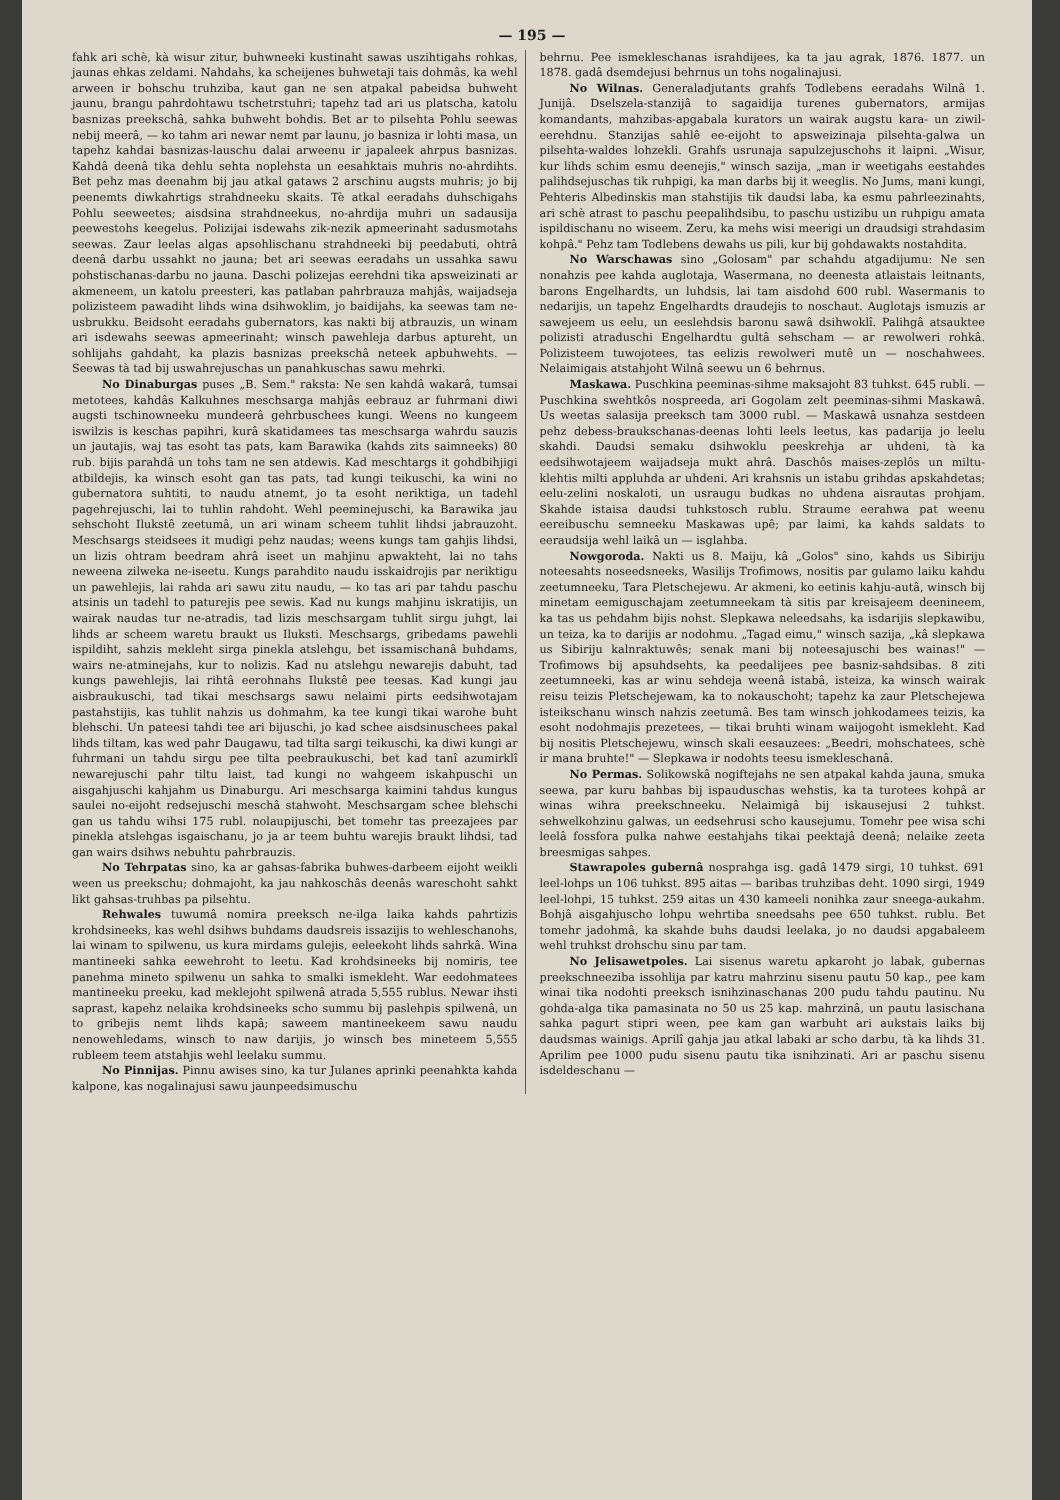— 195 —
fahk ari schè, kà wisur zitur, buhwneeki kustinaht sawas uszihtigahs rohkas, jaunas ehkas zeldami. Nahdahs, ka scheijenes buhwetaji tais dohmâs, ka wehl arween ir bohschu truhziba, kaut gan ne sen atpakal pabeidsa buhweht jaunu, brangu pahrdohtawu tschetrstuhri; tapehz tad ari us platscha, katolu basnizas preekschâ, sahka buhweht bohdis. Bet ar to pilsehta Pohlu seewas nebij meerâ, — ko tahm ari newar nemt par launu, jo basniza ir lohti masa, un tapehz kahdai basnizas-lauschu dalai arweenu ir japaleek ahrpus basnizas. Kahdâ deenâ tika dehlu sehta noplehsta un eesahktais muhris no-ahrdihts. Bet pehz mas deenahm bij jau atkal gataws 2 arschinu augsts muhris; jo bij peenemts diwkahrtigs strahdneeku skaits. Tè atkal eeradahs duhschigahs Pohlu seeweetes; aisdsina strahdneekus, no-ahrdija muhri un sadausija peewestohs keegelus. Polizijai isdewahs zik-nezik apmeerinaht sadusmotahs seewas. Zaur leelas algas apsohlischanu strahdneeki bij peedabuti, ohtrâ deenâ darbu ussahkt no jauna; bet ari seewas eeradahs un ussahka sawu pohstischanas-darbu no jauna. Daschi polizejas eerehdni tika apsweizinati ar akmeneem, un katolu preesteri, kas patlaban pahrbrauza mahjâs, waijadseja polizisteem pawadiht lihds wina dsihwoklim, jo baidijahs, ka seewas tam ne-usbrukku. Beidsoht eeradahs gubernators, kas nakti bij atbrauzis, un winam ari isdewahs seewas apmeerinaht; winsch pawehleja darbus aptureht, un sohlijahs gahdaht, ka plazis basnizas preekschâ neteek apbuhwehts. — Seewas tà tad bij uswahrejuschas un panahkuschas sawu mehrki.
No Dinaburgas puses „B. Sem." raksta: Ne sen kahdâ wakarâ, tumsai metotees, kahdâs Kalkuhnes meschsarga mahjâs eebrauz ar fuhrmani diwi augsti tschinowneeku mundeerâ gehrbuschees kungi. Weens no kungeem iswilzis is keschas papihri, kurâ skatidamees tas meschsarga wahrdu sauzis un jautajis, waj tas esoht tas pats, kam Barawika (kahds zits saimneeks) 80 rub. bijis parahdâ un tohs tam ne sen atdewis. Kad meschtargs it gohdbihjigi atbildejis, ka winsch esoht gan tas pats, tad kungi teikuschi, ka wini no gubernatora suhtiti, to naudu atnemt, jo ta esoht nerikt­iga, un tadehl pagehrejuschi, lai to tuhlin rahdoht. Wehl peeminejuschi, ka Barawika jau sehschoht Ilukstê zeetumâ, un ari winam scheem tuhlit lihdsi jabrauzoht. Meschsargs steidsees it mudigi pehz naudas; weens kungs tam gahjis lihdsi, un lizis ohtram beedram ahrâ iseet un mahjinu apwakteht, lai no tahs neweena zilweka ne-iseetu. Kungs parahdito naudu isskaidrojis par nerikt­igu un pawehlejis, lai rahda ari sawu zitu naudu, — ko tas ari par tahdu paschu atsinis un tadehl to paturejis pee sewis. Kad nu kungs mahjinu iskratijis, un wairak naudas tur ne-atradis, tad lizis meschsargam tuhlit sirgu juhgt, lai lihds ar scheem waretu braukt us Ilukst­i. Meschsargs, gribedams pawehli ispildiht, sahzis mekleht sirga pinekla atslehgu, bet issamischanâ buhdams, wairs ne-atminejahs, kur to nolizis. Kad nu atslehgu newarejis dabuht, tad kungs pawehlejis, lai rihtâ eerohnahs Ilukstê pee teesas. Kad kungi jau aisbraukuschi, tad tikai meschsargs sawu nelaimi pirts eedsihwotajam pastahstijis, kas tuhlit nahzis us dohmahm, ka tee kungi tikai warohe buht blehschi. Un pateesi tahdi tee ari bijuschi, jo kad schee aisdsinuschees pakal lihds tiltam, kas wed pahr Daugawu, tad tilta sargi teikuschi, ka diwi kungi ar fuhrmani un tahdu sirgu pee tilta peebraukuschi, bet kad tanî azumirklî newarejuschi pahr tiltu laist, tad kungi no wahgeem iskahpuschi un aisgahjuschi kahjahm us Dinaburgu. Ari meschsarga kaimini tahdus kungus saulei no-eijoht redsejuschi meschâ stahwoht. Meschsargam schee blehschi gan us tahdu wihsi 175 rubl. nolaupijuschi, bet tomehr tas preezajees par pinekla atslehgas isgaischanu, jo ja ar teem buhtu warejis braukt lihdsi, tad gan wairs dsihws nebuhtu pahrbrauzis.
No Tehrpatas sino, ka ar gahsas-fabrika buhwes-darbeem eijoht weikli ween us preekschu; dohmajoht, ka jau nahkoschâs deenâs wareschoht sahkt likt gahsas-truhbas pa pilsehtu.
Rehwales tuwumâ nomira preeksch ne-ilga laika kahds pahrtizis krohdsineeks, kas wehl dsihws buhdams daudsreis issazijis to wehleschanohs, lai winam to spilwenu, us kura mirdams gulejis, eeleekoht lihds sahrkâ. Wina mantineeki sahka eewehroht to leetu. Kad krohdsineeks bij nomiris, tee panehma mineto spilwenu un sahka to smalki ismekleht. War eedohmatees mantineeku preeku, kad meklejoht spilwenâ atrada 5,555 rublus. Newar ihsti saprast, kapehz nelaika krohdsineeks scho summu bij paslehpis spilwenâ, un to gribejis nemt lihds kapâ; saweem mantineekeem sawu naudu nenowehledams, winsch to naw darijis, jo winsch bes mineteem 5,555 rubleem teem atstahjis wehl leelaku summu.
No Pinnijas. Pinnu awises sino, ka tur Julanes aprinki peenahkta kahda kalpone, kas nogalinajusi sawu jaunpeedsimuschu
behrnu. Pee ismekleschanas israhdijees, ka ta jau agrak, 1876. 1877. un 1878. gadâ dsemdejusi behrnus un tohs nogalinajusi.
No Wilnas. Generaladjutants grahfs Todlebens eeradahs Wilnâ 1. Junijâ. Dselszela-stanzijâ to sagaidija turenes gubernators, armijas komandants, mahzibas-apgabala kurators un wairak augstu kara- un ziwil-eerehdnu. Stanzijas sahlê ee-eijoht to apsweizinaja pilsehta-galwa un pilsehta-waldes lohzekli. Grahfs usrunaja sapulzejuschohs it laipni. „Wisur, kur lihds schim esmu deenejis," winsch sazija, „man ir weetigahs eestahdes palihdsejuschas tik ruhpigi, ka man darbs bij it weeglis. No Jums, mani kungi, Pehteris Albedinskis man stahstijis tik daudsi laba, ka esmu pahrleezinahts, ari schè atrast to paschu peepalihdsibu, to paschu ustizibu un ruhpigu amata ispildischanu no wiseem. Zeru, ka mehs wisi meerigi un draudsigi strahdasim kohpâ." Pehz tam Todlebens dewahs us pili, kur bij gohdawakts nostahdita.
No Warschawas sino „Golosam" par schahdu atgadijumu: Ne sen nonahzis pee kahda auglotaja, Wasermana, no deenesta atlaistais leitnants, barons Engelhardts, un luhdsis, lai tam aisdohd 600 rubl. Wasermanis to nedarijis, un tapehz Engelhardts draudejis to noschaut. Auglotajs ismuzis ar sawejeem us eelu, un eeslehdsis baronu sawâ dsihwoklî. Palihgâ atsauktee polizisti atraduschi Engelhardtu gultâ sehscham — ar rewolweri rohkâ. Polizisteem tuwojotees, tas eelizis rewolweri mutê un — noschahwees. Nelaimigais atstahjoht Wilnâ seewu un 6 behrnus.
Maskawa. Puschkina peeminas-sihme maksajoht 83 tuhkst. 645 rubli. — Puschkina swehtkôs nospreeda, ari Gogolam zelt peeminas-sihmi Maskawâ. Us weetas salasija preeksch tam 3000 rubl. — Maskawâ usnahza sestdeen pehz debess-braukschanas-deenas lohti leels leetus, kas padarija jo leelu skahdi. Daudsi semaku dsihwoklu peeskrehja ar uhdeni, tà ka eedsihwotajeem waijadseja mukt ahrâ. Daschôs maises-zeplôs un miltu-klehtis milti appluhda ar uhdeni. Ari krahsnis un istabu grihdas apskahdetas; eelu-zelini noskaloti, un usraugu budkas no uhdena aisrautas prohjam. Skahde istaisa daudsi tuhkstosch rublu. Straume eerahwa pat weenu eereibuschu semneeku Maskawas upê; par laimi, ka kahds saldats to eeraudsija wehl laikâ un — isglahba.
Nowgoroda. Nakti us 8. Maiju, kâ „Golos" sino, kahds us Sibiriju noteesahts noseedsneeks, Wasilijs Trofimows, nositis par gulamo laiku kahdu zeetumneeku, Tara Pletschejewu. Ar akmeni, ko eetinis kahju-autâ, winsch bij minetam eemiguschajam zeetumneekam tà sitis par kreisajeem deenineem, ka tas us pehdahm bijis nohst. Slepkawa neleedsahs, ka isdarijis slepkawibu, un teiza, ka to darijis ar nodohmu. „Tagad eimu," winsch sazija, „kâ slepkawa us Sibiriju kalnraktuwês; senak mani bij noteesajuschi bes wainas!" — Trofimows bij apsuhdsehts, ka peedalijees pee basniz-sahdsibas. 8 ziti zeetumneeki, kas ar winu sehdeja weenâ istabâ, isteiza, ka winsch wairak reisu teizis Pletschejewam, ka to nokauschoht; tapehz ka zaur Pletschejewa isteikschanu winsch nahzis zeetumâ. Bes tam winsch johkodamees teizis, ka esoht nodohmajis prezetees, — tikai bruhti winam waijogoht ismekleht. Kad bij nositis Pletschejewu, winsch skali eesauzees: „Beedri, mohschatees, schè ir mana bruhte!" — Slepkawa ir nodohts teesu ismekleschanâ.
No Permas. Solikowskâ nogiftejahs ne sen atpakal kahda jauna, smuka seewa, par kuru bahbas bij ispauduschas wehstis, ka ta turotees kohpâ ar winas wihra preekschneeku. Nelaimigâ bij iskausejusi 2 tuhkst. sehwelkohzinu galwas, un eedsehrusi scho kausejumu. Tomehr pee wisa schi leelâ fossfora pulka nahwe eestahjahs tikai peektajâ deenâ; nelaike zeeta breesmigas sahpes.
Stawrapoles gubernâ nosprahga isg. gadâ 1479 sirgi, 10 tuhkst. 691 leel-lohps un 106 tuhkst. 895 aitas — baribas truhzibas deht. 1090 sirgi, 1949 leel-lohpi, 15 tuhkst. 259 aitas un 430 kameeli nonihka zaur sneega-aukahm. Bohjâ aisgahjuscho lohpu wehrtiba sneedsahs pee 650 tuhkst. rublu. Bet tomehr jadohmâ, ka skahde buhs daudsi leelaka, jo no daudsi apgabaleem wehl truhkst drohschu sinu par tam.
No Jelisawetpoles. Lai sisenus waretu apkaroht jo labak, gubernas preekschneeziba issohlija par katru mahrzinu sisenu pautu 50 kap., pee kam winai tika nodohti preeksch isnihzinaschanas 200 pudu tahdu pautinu. Nu gohda-alga tika pamasinata no 50 us 25 kap. mahrzinâ, un pautu lasischana sahka pagurt stipri ween, pee kam gan warbuht ari aukstais laiks bij daudsmas wainigs. Aprilî gahja jau atkal labaki ar scho darbu, tà ka lihds 31. Aprilim pee 1000 pudu sisenu pautu tika isnihzinati. Ari ar paschu sisenu isdeldeschanu —